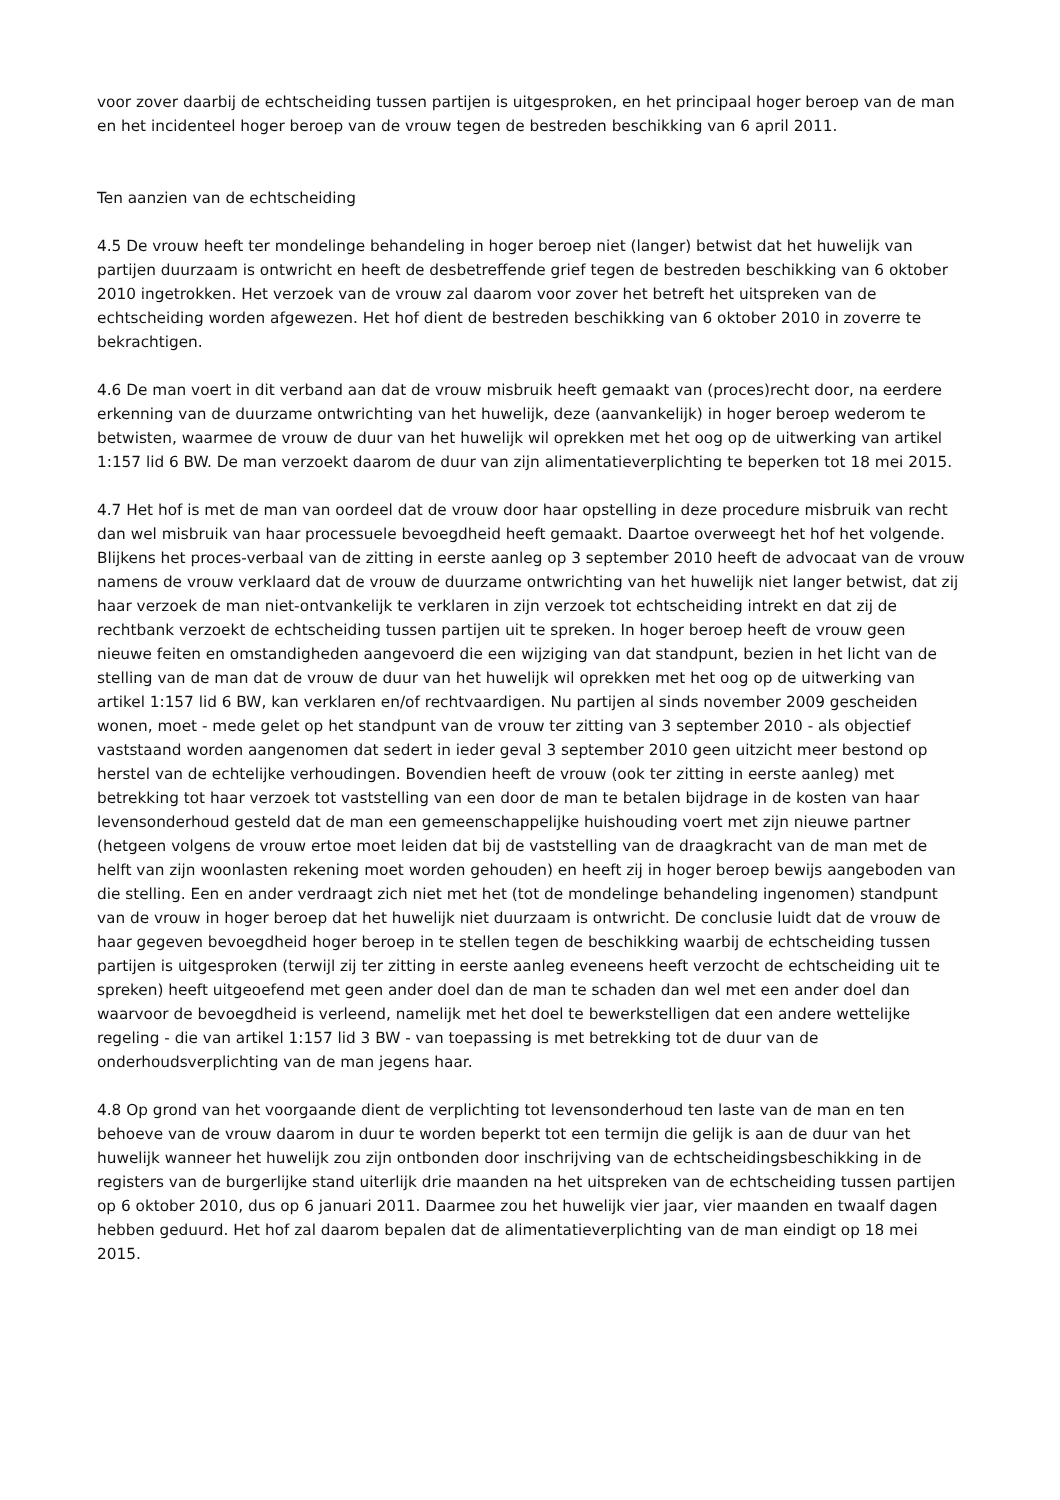voor zover daarbij de echtscheiding tussen partijen is uitgesproken, en het principaal hoger beroep van de man en het incidenteel hoger beroep van de vrouw tegen de bestreden beschikking van 6 april 2011.
Ten aanzien van de echtscheiding
4.5 De vrouw heeft ter mondelinge behandeling in hoger beroep niet (langer) betwist dat het huwelijk van partijen duurzaam is ontwricht en heeft de desbetreffende grief tegen de bestreden beschikking van 6 oktober 2010 ingetrokken. Het verzoek van de vrouw zal daarom voor zover het betreft het uitspreken van de echtscheiding worden afgewezen. Het hof dient de bestreden beschikking van 6 oktober 2010 in zoverre te bekrachtigen.
4.6 De man voert in dit verband aan dat de vrouw misbruik heeft gemaakt van (proces)recht door, na eerdere erkenning van de duurzame ontwrichting van het huwelijk, deze (aanvankelijk) in hoger beroep wederom te betwisten, waarmee de vrouw de duur van het huwelijk wil oprekken met het oog op de uitwerking van artikel 1:157 lid 6 BW. De man verzoekt daarom de duur van zijn alimentatieverplichting te beperken tot 18 mei 2015.
4.7 Het hof is met de man van oordeel dat de vrouw door haar opstelling in deze procedure misbruik van recht dan wel misbruik van haar processuele bevoegdheid heeft gemaakt. Daartoe overweegt het hof het volgende. Blijkens het proces-verbaal van de zitting in eerste aanleg op 3 september 2010 heeft de advocaat van de vrouw namens de vrouw verklaard dat de vrouw de duurzame ontwrichting van het huwelijk niet langer betwist, dat zij haar verzoek de man niet-ontvankelijk te verklaren in zijn verzoek tot echtscheiding intrekt en dat zij de rechtbank verzoekt de echtscheiding tussen partijen uit te spreken. In hoger beroep heeft de vrouw geen nieuwe feiten en omstandigheden aangevoerd die een wijziging van dat standpunt, bezien in het licht van de stelling van de man dat de vrouw de duur van het huwelijk wil oprekken met het oog op de uitwerking van artikel 1:157 lid 6 BW, kan verklaren en/of rechtvaardigen. Nu partijen al sinds november 2009 gescheiden wonen, moet - mede gelet op het standpunt van de vrouw ter zitting van 3 september 2010 - als objectief vaststaand worden aangenomen dat sedert in ieder geval 3 september 2010 geen uitzicht meer bestond op herstel van de echtelijke verhoudingen. Bovendien heeft de vrouw (ook ter zitting in eerste aanleg) met betrekking tot haar verzoek tot vaststelling van een door de man te betalen bijdrage in de kosten van haar levensonderhoud gesteld dat de man een gemeenschappelijke huishouding voert met zijn nieuwe partner (hetgeen volgens de vrouw ertoe moet leiden dat bij de vaststelling van de draagkracht van de man met de helft van zijn woonlasten rekening moet worden gehouden) en heeft zij in hoger beroep bewijs aangeboden van die stelling. Een en ander verdraagt zich niet met het (tot de mondelinge behandeling ingenomen) standpunt van de vrouw in hoger beroep dat het huwelijk niet duurzaam is ontwricht. De conclusie luidt dat de vrouw de haar gegeven bevoegdheid hoger beroep in te stellen tegen de beschikking waarbij de echtscheiding tussen partijen is uitgesproken (terwijl zij ter zitting in eerste aanleg eveneens heeft verzocht de echtscheiding uit te spreken) heeft uitgeoefend met geen ander doel dan de man te schaden dan wel met een ander doel dan waarvoor de bevoegdheid is verleend, namelijk met het doel te bewerkstelligen dat een andere wettelijke regeling - die van artikel 1:157 lid 3 BW - van toepassing is met betrekking tot de duur van de onderhoudsverplichting van de man jegens haar.
4.8 Op grond van het voorgaande dient de verplichting tot levensonderhoud ten laste van de man en ten behoeve van de vrouw daarom in duur te worden beperkt tot een termijn die gelijk is aan de duur van het huwelijk wanneer het huwelijk zou zijn ontbonden door inschrijving van de echtscheidingsbeschikking in de registers van de burgerlijke stand uiterlijk drie maanden na het uitspreken van de echtscheiding tussen partijen op 6 oktober 2010, dus op 6 januari 2011. Daarmee zou het huwelijk vier jaar, vier maanden en twaalf dagen hebben geduurd. Het hof zal daarom bepalen dat de alimentatieverplichting van de man eindigt op 18 mei 2015.